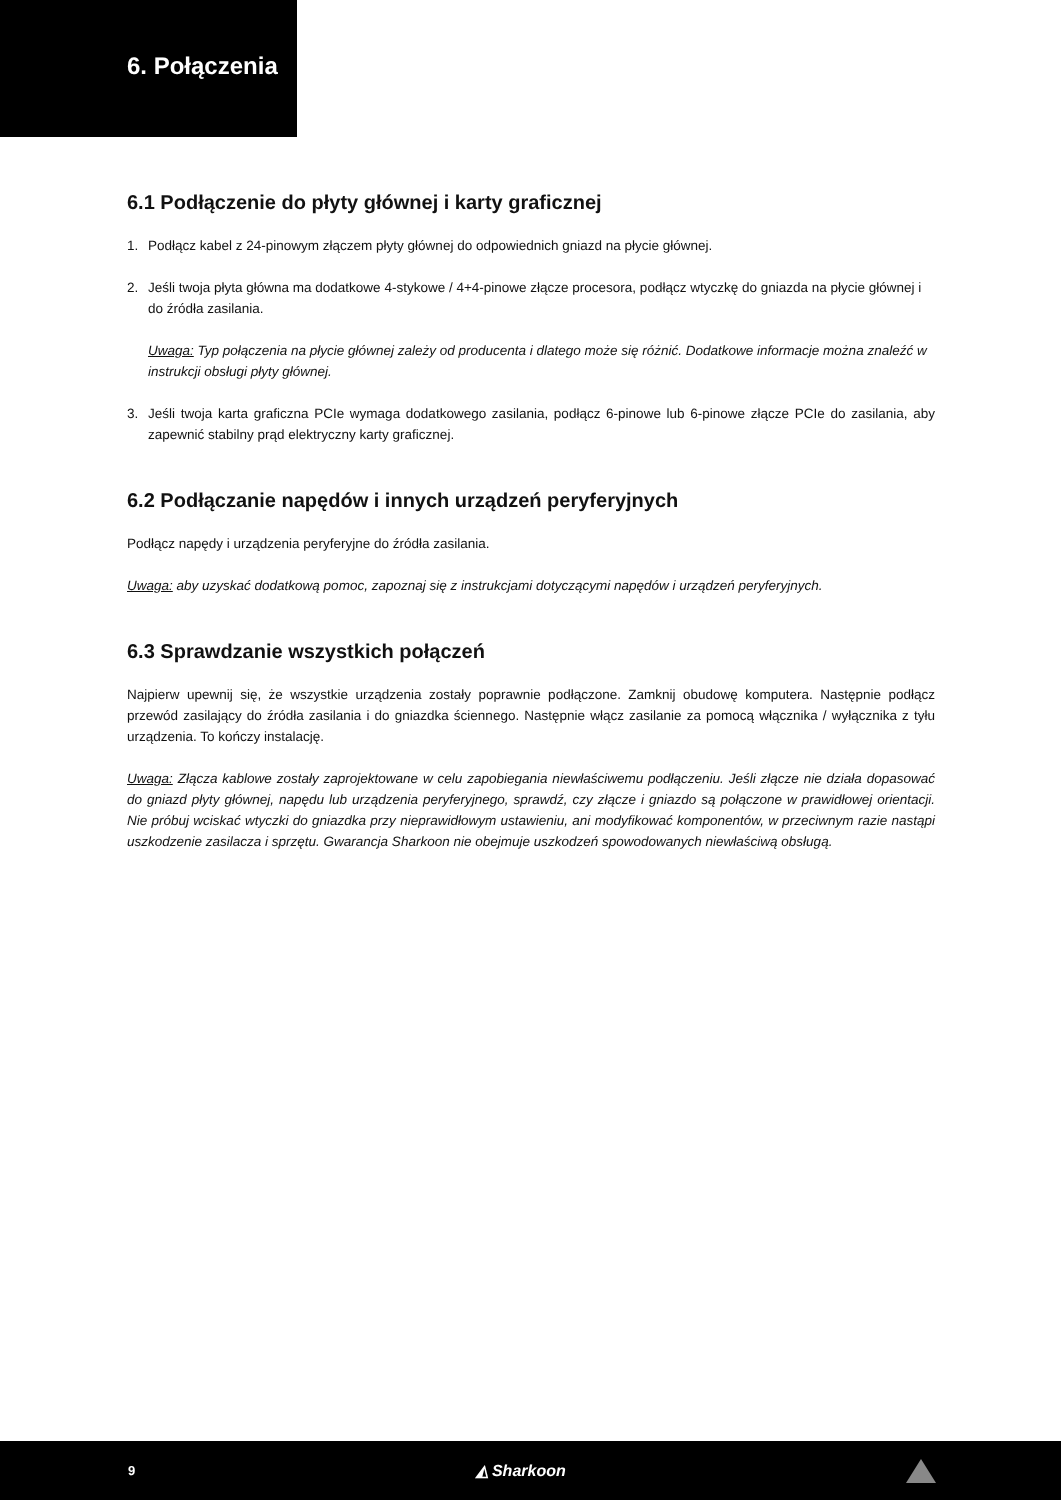6. Połączenia
6.1 Podłączenie do płyty głównej i karty graficznej
1. Podłącz kabel z 24-pinowym złączem płyty głównej do odpowiednich gniazd na płycie głównej.
2. Jeśli twoja płyta główna ma dodatkowe 4-stykowe / 4+4-pinowe złącze procesora, podłącz wtyczkę do gniazda na płycie głównej i do źródła zasilania.
Uwaga: Typ połączenia na płycie głównej zależy od producenta i dlatego może się różnić. Dodatkowe informacje można znaleźć w instrukcji obsługi płyty głównej.
3. Jeśli twoja karta graficzna PCIe wymaga dodatkowego zasilania, podłącz 6-pinowe lub 6-pinowe złącze PCIe do zasilania, aby zapewnić stabilny prąd elektryczny karty graficznej.
6.2 Podłączanie napędów i innych urządzeń peryferyjnych
Podłącz napędy i urządzenia peryferyjne do źródła zasilania.
Uwaga: aby uzyskać dodatkową pomoc, zapoznaj się z instrukcjami dotyczącymi napędów i urządzeń peryferyjnych.
6.3 Sprawdzanie wszystkich połączeń
Najpierw upewnij się, że wszystkie urządzenia zostały poprawnie podłączone. Zamknij obudowę komputera. Następnie podłącz przewód zasilający do źródła zasilania i do gniazdka ściennego. Następnie włącz zasilanie za pomocą włącznika / wyłącznika z tyłu urządzenia. To kończy instalację.
Uwaga: Złącza kablowe zostały zaprojektowane w celu zapobiegania niewłaściwemu podłączeniu. Jeśli złącze nie działa dopasować do gniazd płyty głównej, napędu lub urządzenia peryferyjnego, sprawdź, czy złącze i gniazdo są połączone w prawidłowej orientacji. Nie próbuj wciskać wtyczki do gniazdka przy nieprawidłowym ustawieniu, ani modyfikować komponentów, w przeciwnym razie nastąpi uszkodzenie zasilacza i sprzętu. Gwarancja Sharkoon nie obejmuje uszkodzeń spowodowanych niewłaściwą obsługą.
9 ◭ Sharkoon